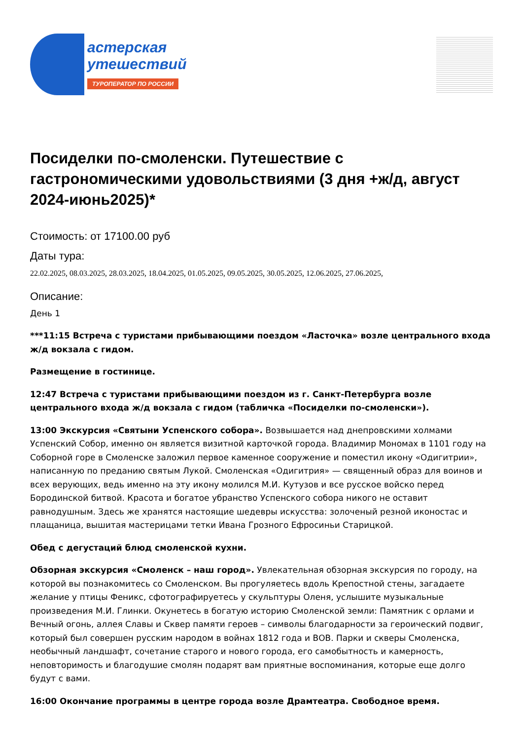астерская
утешествий
ТУРОПЕРАТОР ПО РОССИИ
Посиделки по-смоленски. Путешествие с гастрономическими удовольствиями (3 дня +ж/д, август 2024-июнь2025)*
Стоимость: от 17100.00 руб
Даты тура:
22.02.2025, 08.03.2025, 28.03.2025, 18.04.2025, 01.05.2025, 09.05.2025, 30.05.2025, 12.06.2025, 27.06.2025,
Описание:
День 1
***11:15 Встреча с туристами прибывающими поездом «Ласточка» возле центрального входа ж/д вокзала с гидом.
Размещение в гостинице.
12:47 Встреча с туристами прибывающими поездом из г. Санкт-Петербурга возле центрального входа ж/д вокзала с гидом (табличка «Посиделки по-смоленски»).
13:00 Экскурсия «Святыни Успенского собора». Возвышается над днепровскими холмами Успенский Собор, именно он является визитной карточкой города. Владимир Мономах в 1101 году на Соборной горе в Смоленске заложил первое каменное сооружение и поместил икону «Одигитрии», написанную по преданию святым Лукой. Смоленская «Одигитрия» — священный образ для воинов и всех верующих, ведь именно на эту икону молился М.И. Кутузов и все русское войско перед Бородинской битвой. Красота и богатое убранство Успенского собора никого не оставит равнодушным. Здесь же хранятся настоящие шедевры искусства: золоченый резной иконостас и плащаница, вышитая мастерицами тетки Ивана Грозного Ефросиньи Старицкой.
Обед с дегустаций блюд смоленской кухни.
Обзорная экскурсия «Смоленск – наш город». Увлекательная обзорная экскурсия по городу, на которой вы познакомитесь со Смоленском. Вы прогуляетесь вдоль Крепостной стены, загадаете желание у птицы Феникс, сфотографируетесь у скульптуры Оленя, услышите музыкальные произведения М.И. Глинки. Окунетесь в богатую историю Смоленской земли: Памятник с орлами и Вечный огонь, аллея Славы и Сквер памяти героев – символы благодарности за героический подвиг, который был совершен русским народом в войнах 1812 года и ВОВ. Парки и скверы Смоленска, необычный ландшафт, сочетание старого и нового города, его самобытность и камерность, неповторимость и благодушие смолян подарят вам приятные воспоминания, которые еще долго будут с вами.
16:00 Окончание программы в центре города возле Драмтеатра. Свободное время.